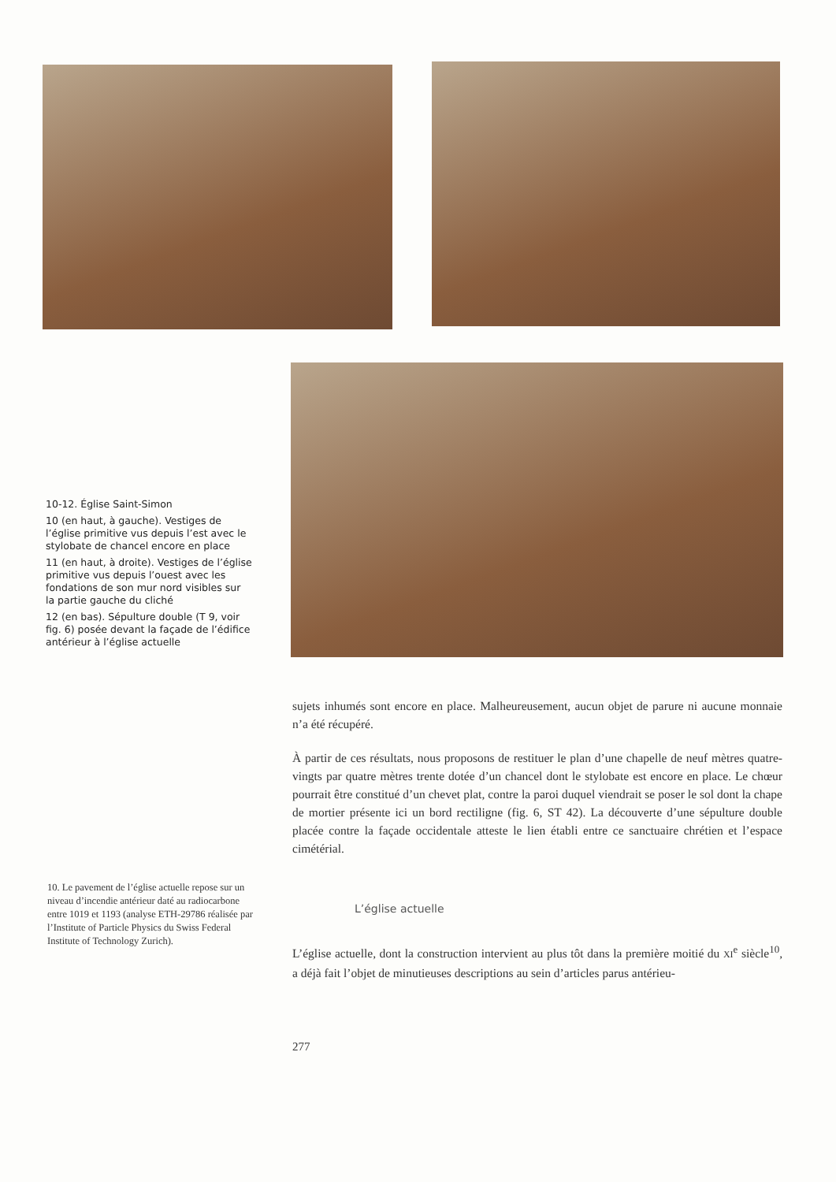10-12. Église Saint-Simon
10 (en haut, à gauche). Vestiges de l’église primitive vus depuis l’est avec le stylobate de chancel encore en place
11 (en haut, à droite). Vestiges de l’église primitive vus depuis l’ouest avec les fondations de son mur nord visibles sur la partie gauche du cliché
12 (en bas). Sépulture double (T 9, voir fig. 6) posée devant la façade de l’édifice antérieur à l’église actuelle
sujets inhumés sont encore en place. Malheureusement, aucun objet de parure ni aucune monnaie n’a été récupéré.
À partir de ces résultats, nous proposons de restituer le plan d’une chapelle de neuf mètres quatre-vingts par quatre mètres trente dotée d’un chancel dont le stylobate est encore en place. Le chœur pourrait être constitué d’un chevet plat, contre la paroi duquel viendrait se poser le sol dont la chape de mortier présente ici un bord rectiligne (fig. 6, ST 42). La découverte d’une sépulture double placée contre la façade occidentale atteste le lien établi entre ce sanctuaire chrétien et l’espace cimétérial.
10. Le pavement de l’église actuelle repose sur un niveau d’incendie antérieur daté au radiocarbone entre 1019 et 1193 (analyse ETH-29786 réalisée par l’Institute of Particle Physics du Swiss Federal Institute of Technology Zurich).
L’église actuelle
L’église actuelle, dont la construction intervient au plus tôt dans la première moitié du XI<sup>e</sup> siècle<sup>10</sup>, a déjà fait l’objet de minutieuses descriptions au sein d’articles parus antérieu-
277